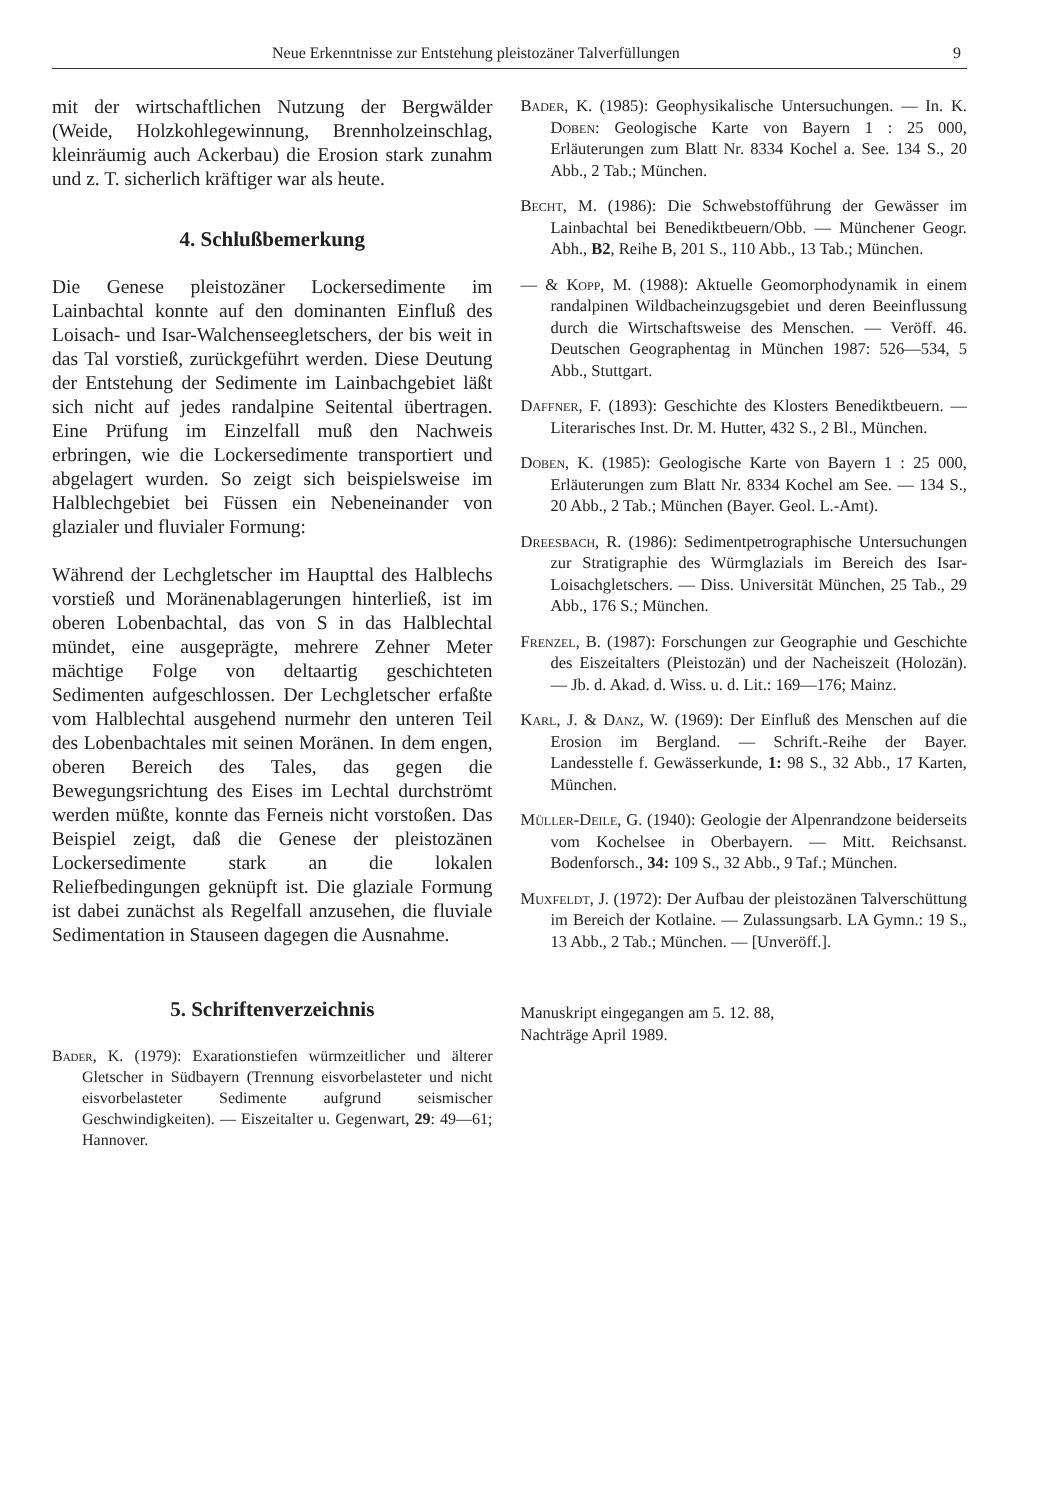Neue Erkenntnisse zur Entstehung pleistozäner Talverfüllungen 9
mit der wirtschaftlichen Nutzung der Bergwälder (Weide, Holzkohlegewinnung, Brennholzeinschlag, kleinräumig auch Ackerbau) die Erosion stark zunahm und z. T. sicherlich kräftiger war als heute.
4. Schlußbemerkung
Die Genese pleistozäner Lockersedimente im Lainbachtal konnte auf den dominanten Einfluß des Loisach- und Isar-Walchenseegletschers, der bis weit in das Tal vorstieß, zurückgeführt werden. Diese Deutung der Entstehung der Sedimente im Lainbachgebiet läßt sich nicht auf jedes randalpine Seitental übertragen. Eine Prüfung im Einzelfall muß den Nachweis erbringen, wie die Lockersedimente transportiert und abgelagert wurden. So zeigt sich beispielsweise im Halblechgebiet bei Füssen ein Nebeneinander von glazialer und fluvialer Formung:
Während der Lechgletscher im Haupttal des Halblechs vorstieß und Moränenablagerungen hinterließ, ist im oberen Lobenbachtal, das von S in das Halblechtal mündet, eine ausgeprägte, mehrere Zehner Meter mächtige Folge von deltaartig geschichteten Sedimenten aufgeschlossen. Der Lechgletscher erfaßte vom Halblechtal ausgehend nurmehr den unteren Teil des Lobenbachtales mit seinen Moränen. In dem engen, oberen Bereich des Tales, das gegen die Bewegungsrichtung des Eises im Lechtal durchströmt werden müßte, konnte das Ferneis nicht vorstoßen. Das Beispiel zeigt, daß die Genese der pleistozänen Lockersedimente stark an die lokalen Reliefbedingungen geknüpft ist. Die glaziale Formung ist dabei zunächst als Regelfall anzusehen, die fluviale Sedimentation in Stauseen dagegen die Ausnahme.
5. Schriftenverzeichnis
Bader, K. (1979): Exarationstiefen würmzeitlicher und älterer Gletscher in Südbayern (Trennung eisvorbelasteter und nicht eisvorbelasteter Sedimente aufgrund seismischer Geschwindigkeiten). — Eiszeitalter u. Gegenwart, 29: 49—61; Hannover.
Bader, K. (1985): Geophysikalische Untersuchungen. — In. K. Doben: Geologische Karte von Bayern 1 : 25 000, Erläuterungen zum Blatt Nr. 8334 Kochel a. See. 134 S., 20 Abb., 2 Tab.; München.
Becht, M. (1986): Die Schwebstofführung der Gewässer im Lainbachtal bei Benediktbeuern/Obb. — Münchener Geogr. Abh., B2, Reihe B, 201 S., 110 Abb., 13 Tab.; München.
— & Kopp, M. (1988): Aktuelle Geomorphodynamik in einem randalpinen Wildbacheinzugsgebiet und deren Beeinflussung durch die Wirtschaftsweise des Menschen. — Veröff. 46. Deutschen Geographentag in München 1987: 526—534, 5 Abb., Stuttgart.
Daffner, F. (1893): Geschichte des Klosters Benediktbeuern. — Literarisches Inst. Dr. M. Hutter, 432 S., 2 Bl., München.
Doben, K. (1985): Geologische Karte von Bayern 1 : 25 000, Erläuterungen zum Blatt Nr. 8334 Kochel am See. — 134 S., 20 Abb., 2 Tab.; München (Bayer. Geol. L.-Amt).
Dreesbach, R. (1986): Sedimentpetrographische Untersuchungen zur Stratigraphie des Würmglazials im Bereich des Isar-Loisachgletschers. — Diss. Universität München, 25 Tab., 29 Abb., 176 S.; München.
Frenzel, B. (1987): Forschungen zur Geographie und Geschichte des Eiszeitalters (Pleistozän) und der Nacheiszeit (Holozän). — Jb. d. Akad. d. Wiss. u. d. Lit.: 169—176; Mainz.
Karl, J. & Danz, W. (1969): Der Einfluß des Menschen auf die Erosion im Bergland. — Schrift.-Reihe der Bayer. Landesstelle f. Gewässerkunde, 1: 98 S., 32 Abb., 17 Karten, München.
Müller-Deile, G. (1940): Geologie der Alpenrandzone beiderseits vom Kochelsee in Oberbayern. — Mitt. Reichsanst. Bodenforsch., 34: 109 S., 32 Abb., 9 Taf.; München.
Muxfeldt, J. (1972): Der Aufbau der pleistozänen Talverschüttung im Bereich der Kotlaine. — Zulassungsarb. LA Gymn.: 19 S., 13 Abb., 2 Tab.; München. — [Unveröff.].
Manuskript eingegangen am 5. 12. 88,
Nachträge April 1989.